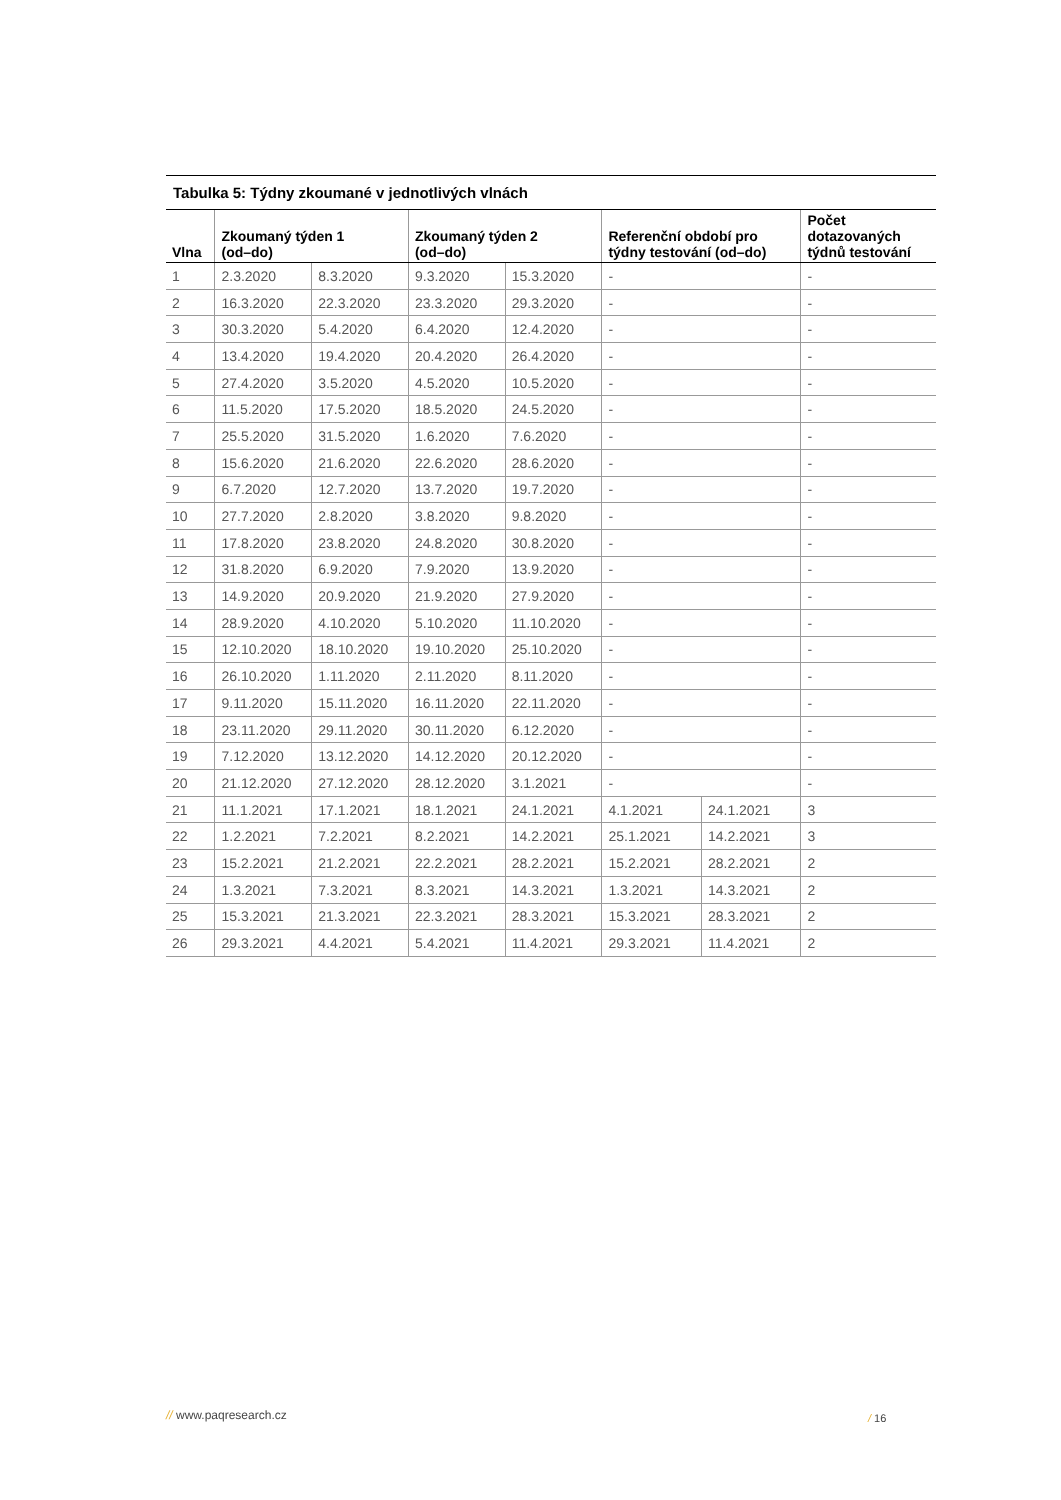Tabulka 5: Týdny zkoumané v jednotlivých vlnách
| Vlna | Zkoumaný týden 1 (od–do) | | Zkoumaný týden 2 (od–do) | | Referenční období pro týdny testování (od–do) | | Počet dotazovaných týdnů testování |
| --- | --- | --- | --- | --- | --- | --- | --- |
| 1 | 2.3.2020 | 8.3.2020 | 9.3.2020 | 15.3.2020 | - | | - |
| 2 | 16.3.2020 | 22.3.2020 | 23.3.2020 | 29.3.2020 | - | | - |
| 3 | 30.3.2020 | 5.4.2020 | 6.4.2020 | 12.4.2020 | - | | - |
| 4 | 13.4.2020 | 19.4.2020 | 20.4.2020 | 26.4.2020 | - | | - |
| 5 | 27.4.2020 | 3.5.2020 | 4.5.2020 | 10.5.2020 | - | | - |
| 6 | 11.5.2020 | 17.5.2020 | 18.5.2020 | 24.5.2020 | - | | - |
| 7 | 25.5.2020 | 31.5.2020 | 1.6.2020 | 7.6.2020 | - | | - |
| 8 | 15.6.2020 | 21.6.2020 | 22.6.2020 | 28.6.2020 | - | | - |
| 9 | 6.7.2020 | 12.7.2020 | 13.7.2020 | 19.7.2020 | - | | - |
| 10 | 27.7.2020 | 2.8.2020 | 3.8.2020 | 9.8.2020 | - | | - |
| 11 | 17.8.2020 | 23.8.2020 | 24.8.2020 | 30.8.2020 | - | | - |
| 12 | 31.8.2020 | 6.9.2020 | 7.9.2020 | 13.9.2020 | - | | - |
| 13 | 14.9.2020 | 20.9.2020 | 21.9.2020 | 27.9.2020 | - | | - |
| 14 | 28.9.2020 | 4.10.2020 | 5.10.2020 | 11.10.2020 | - | | - |
| 15 | 12.10.2020 | 18.10.2020 | 19.10.2020 | 25.10.2020 | - | | - |
| 16 | 26.10.2020 | 1.11.2020 | 2.11.2020 | 8.11.2020 | - | | - |
| 17 | 9.11.2020 | 15.11.2020 | 16.11.2020 | 22.11.2020 | - | | - |
| 18 | 23.11.2020 | 29.11.2020 | 30.11.2020 | 6.12.2020 | - | | - |
| 19 | 7.12.2020 | 13.12.2020 | 14.12.2020 | 20.12.2020 | - | | - |
| 20 | 21.12.2020 | 27.12.2020 | 28.12.2020 | 3.1.2021 | - | | - |
| 21 | 11.1.2021 | 17.1.2021 | 18.1.2021 | 24.1.2021 | 4.1.2021 | 24.1.2021 | 3 |
| 22 | 1.2.2021 | 7.2.2021 | 8.2.2021 | 14.2.2021 | 25.1.2021 | 14.2.2021 | 3 |
| 23 | 15.2.2021 | 21.2.2021 | 22.2.2021 | 28.2.2021 | 15.2.2021 | 28.2.2021 | 2 |
| 24 | 1.3.2021 | 7.3.2021 | 8.3.2021 | 14.3.2021 | 1.3.2021 | 14.3.2021 | 2 |
| 25 | 15.3.2021 | 21.3.2021 | 22.3.2021 | 28.3.2021 | 15.3.2021 | 28.3.2021 | 2 |
| 26 | 29.3.2021 | 4.4.2021 | 5.4.2021 | 11.4.2021 | 29.3.2021 | 11.4.2021 | 2 |
// www.paqresearch.cz / 16